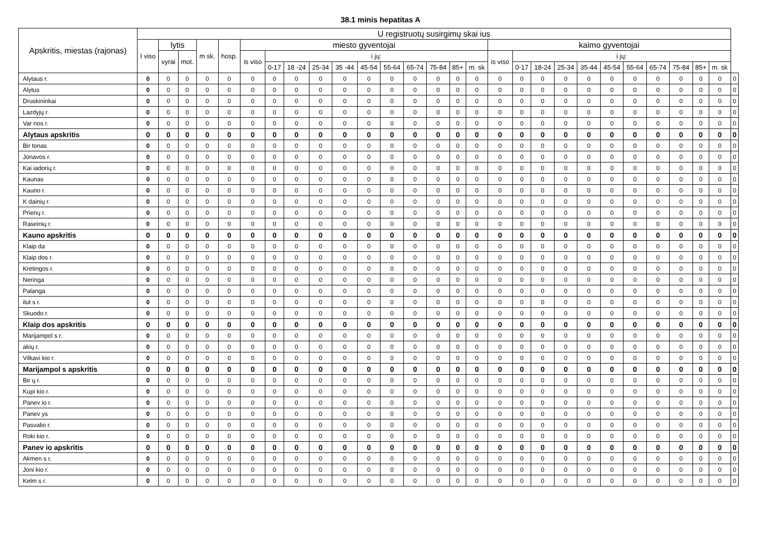38.1 minis hepatitas A
| Apskritis, miestas (rajonas) | U registruotų susirgimų skai ius | | | | | | | | | | | | | | | | | | | | | | | | | | | |
| --- | --- | --- | --- | --- | --- | --- | --- | --- | --- | --- | --- | --- | --- | --- | --- | --- | --- | --- | --- | --- | --- | --- | --- | --- | --- | --- | --- | --- |
| | I viso | lytis | | m sk. | hosp. | miesto gyventojai | | | | | | | | | | | kaimo gyventojai | | | | | | | | | | | |
| | | vyrai | mot. | | | is viso | i jų: | | | | | | | | | | is viso | i jų: | | | | | | | | | | |
| | | | | | | | 0-17 | 18 -24 | 25-34 | 35 -44 | 45-54 | 55-64 | 65-74 | 75-84 | 85+ | m. sk | | 0-17 | 18-24 | 25-34 | 35-44 | 45-54 | 55-64 | 65-74 | 75-84 | 85+ | m. sk | |
| Alytaus r. | 0 | 0 | 0 | 0 | 0 | 0 | 0 | 0 | 0 | 0 | 0 | 0 | 0 | 0 | 0 | 0 | 0 | 0 | 0 | 0 | 0 | 0 | 0 | 0 | 0 | 0 | 0 | 0 |
| Alytus | 0 | 0 | 0 | 0 | 0 | 0 | 0 | 0 | 0 | 0 | 0 | 0 | 0 | 0 | 0 | 0 | 0 | 0 | 0 | 0 | 0 | 0 | 0 | 0 | 0 | 0 | 0 | 0 |
| Druskininkai | 0 | 0 | 0 | 0 | 0 | 0 | 0 | 0 | 0 | 0 | 0 | 0 | 0 | 0 | 0 | 0 | 0 | 0 | 0 | 0 | 0 | 0 | 0 | 0 | 0 | 0 | 0 | 0 |
| Lazdyjų r. | 0 | 0 | 0 | 0 | 0 | 0 | 0 | 0 | 0 | 0 | 0 | 0 | 0 | 0 | 0 | 0 | 0 | 0 | 0 | 0 | 0 | 0 | 0 | 0 | 0 | 0 | 0 | 0 |
| Var nos r. | 0 | 0 | 0 | 0 | 0 | 0 | 0 | 0 | 0 | 0 | 0 | 0 | 0 | 0 | 0 | 0 | 0 | 0 | 0 | 0 | 0 | 0 | 0 | 0 | 0 | 0 | 0 | 0 |
| Alytaus apskritis | 0 | 0 | 0 | 0 | 0 | 0 | 0 | 0 | 0 | 0 | 0 | 0 | 0 | 0 | 0 | 0 | 0 | 0 | 0 | 0 | 0 | 0 | 0 | 0 | 0 | 0 | 0 | 0 |
| Bir tonas | 0 | 0 | 0 | 0 | 0 | 0 | 0 | 0 | 0 | 0 | 0 | 0 | 0 | 0 | 0 | 0 | 0 | 0 | 0 | 0 | 0 | 0 | 0 | 0 | 0 | 0 | 0 | 0 |
| Jonavos r. | 0 | 0 | 0 | 0 | 0 | 0 | 0 | 0 | 0 | 0 | 0 | 0 | 0 | 0 | 0 | 0 | 0 | 0 | 0 | 0 | 0 | 0 | 0 | 0 | 0 | 0 | 0 | 0 |
| Kai iadorių r. | 0 | 0 | 0 | 0 | 0 | 0 | 0 | 0 | 0 | 0 | 0 | 0 | 0 | 0 | 0 | 0 | 0 | 0 | 0 | 0 | 0 | 0 | 0 | 0 | 0 | 0 | 0 | 0 |
| Kaunas | 0 | 0 | 0 | 0 | 0 | 0 | 0 | 0 | 0 | 0 | 0 | 0 | 0 | 0 | 0 | 0 | 0 | 0 | 0 | 0 | 0 | 0 | 0 | 0 | 0 | 0 | 0 | 0 |
| Kauno r. | 0 | 0 | 0 | 0 | 0 | 0 | 0 | 0 | 0 | 0 | 0 | 0 | 0 | 0 | 0 | 0 | 0 | 0 | 0 | 0 | 0 | 0 | 0 | 0 | 0 | 0 | 0 | 0 |
| K dainių r. | 0 | 0 | 0 | 0 | 0 | 0 | 0 | 0 | 0 | 0 | 0 | 0 | 0 | 0 | 0 | 0 | 0 | 0 | 0 | 0 | 0 | 0 | 0 | 0 | 0 | 0 | 0 | 0 |
| Prienų r. | 0 | 0 | 0 | 0 | 0 | 0 | 0 | 0 | 0 | 0 | 0 | 0 | 0 | 0 | 0 | 0 | 0 | 0 | 0 | 0 | 0 | 0 | 0 | 0 | 0 | 0 | 0 | 0 |
| Raseinių r. | 0 | 0 | 0 | 0 | 0 | 0 | 0 | 0 | 0 | 0 | 0 | 0 | 0 | 0 | 0 | 0 | 0 | 0 | 0 | 0 | 0 | 0 | 0 | 0 | 0 | 0 | 0 | 0 |
| Kauno apskritis | 0 | 0 | 0 | 0 | 0 | 0 | 0 | 0 | 0 | 0 | 0 | 0 | 0 | 0 | 0 | 0 | 0 | 0 | 0 | 0 | 0 | 0 | 0 | 0 | 0 | 0 | 0 | 0 |
| Klaip da | 0 | 0 | 0 | 0 | 0 | 0 | 0 | 0 | 0 | 0 | 0 | 0 | 0 | 0 | 0 | 0 | 0 | 0 | 0 | 0 | 0 | 0 | 0 | 0 | 0 | 0 | 0 | 0 |
| Klaip dos r. | 0 | 0 | 0 | 0 | 0 | 0 | 0 | 0 | 0 | 0 | 0 | 0 | 0 | 0 | 0 | 0 | 0 | 0 | 0 | 0 | 0 | 0 | 0 | 0 | 0 | 0 | 0 | 0 |
| Kretingos r. | 0 | 0 | 0 | 0 | 0 | 0 | 0 | 0 | 0 | 0 | 0 | 0 | 0 | 0 | 0 | 0 | 0 | 0 | 0 | 0 | 0 | 0 | 0 | 0 | 0 | 0 | 0 | 0 |
| Neringa | 0 | 0 | 0 | 0 | 0 | 0 | 0 | 0 | 0 | 0 | 0 | 0 | 0 | 0 | 0 | 0 | 0 | 0 | 0 | 0 | 0 | 0 | 0 | 0 | 0 | 0 | 0 | 0 |
| Palanga | 0 | 0 | 0 | 0 | 0 | 0 | 0 | 0 | 0 | 0 | 0 | 0 | 0 | 0 | 0 | 0 | 0 | 0 | 0 | 0 | 0 | 0 | 0 | 0 | 0 | 0 | 0 | 0 |
| ilut s r. | 0 | 0 | 0 | 0 | 0 | 0 | 0 | 0 | 0 | 0 | 0 | 0 | 0 | 0 | 0 | 0 | 0 | 0 | 0 | 0 | 0 | 0 | 0 | 0 | 0 | 0 | 0 | 0 |
| Skuodo r. | 0 | 0 | 0 | 0 | 0 | 0 | 0 | 0 | 0 | 0 | 0 | 0 | 0 | 0 | 0 | 0 | 0 | 0 | 0 | 0 | 0 | 0 | 0 | 0 | 0 | 0 | 0 | 0 |
| Klaip dos apskritis | 0 | 0 | 0 | 0 | 0 | 0 | 0 | 0 | 0 | 0 | 0 | 0 | 0 | 0 | 0 | 0 | 0 | 0 | 0 | 0 | 0 | 0 | 0 | 0 | 0 | 0 | 0 | 0 |
| Marijampol s r. | 0 | 0 | 0 | 0 | 0 | 0 | 0 | 0 | 0 | 0 | 0 | 0 | 0 | 0 | 0 | 0 | 0 | 0 | 0 | 0 | 0 | 0 | 0 | 0 | 0 | 0 | 0 | 0 |
| akių r. | 0 | 0 | 0 | 0 | 0 | 0 | 0 | 0 | 0 | 0 | 0 | 0 | 0 | 0 | 0 | 0 | 0 | 0 | 0 | 0 | 0 | 0 | 0 | 0 | 0 | 0 | 0 | 0 |
| Vilkavi kio r. | 0 | 0 | 0 | 0 | 0 | 0 | 0 | 0 | 0 | 0 | 0 | 0 | 0 | 0 | 0 | 0 | 0 | 0 | 0 | 0 | 0 | 0 | 0 | 0 | 0 | 0 | 0 | 0 |
| Marijampol s apskritis | 0 | 0 | 0 | 0 | 0 | 0 | 0 | 0 | 0 | 0 | 0 | 0 | 0 | 0 | 0 | 0 | 0 | 0 | 0 | 0 | 0 | 0 | 0 | 0 | 0 | 0 | 0 | 0 |
| Bir ų r. | 0 | 0 | 0 | 0 | 0 | 0 | 0 | 0 | 0 | 0 | 0 | 0 | 0 | 0 | 0 | 0 | 0 | 0 | 0 | 0 | 0 | 0 | 0 | 0 | 0 | 0 | 0 | 0 |
| Kupi kio r. | 0 | 0 | 0 | 0 | 0 | 0 | 0 | 0 | 0 | 0 | 0 | 0 | 0 | 0 | 0 | 0 | 0 | 0 | 0 | 0 | 0 | 0 | 0 | 0 | 0 | 0 | 0 | 0 |
| Panev io r. | 0 | 0 | 0 | 0 | 0 | 0 | 0 | 0 | 0 | 0 | 0 | 0 | 0 | 0 | 0 | 0 | 0 | 0 | 0 | 0 | 0 | 0 | 0 | 0 | 0 | 0 | 0 | 0 |
| Panev ys | 0 | 0 | 0 | 0 | 0 | 0 | 0 | 0 | 0 | 0 | 0 | 0 | 0 | 0 | 0 | 0 | 0 | 0 | 0 | 0 | 0 | 0 | 0 | 0 | 0 | 0 | 0 | 0 |
| Pasvalio r. | 0 | 0 | 0 | 0 | 0 | 0 | 0 | 0 | 0 | 0 | 0 | 0 | 0 | 0 | 0 | 0 | 0 | 0 | 0 | 0 | 0 | 0 | 0 | 0 | 0 | 0 | 0 | 0 |
| Roki kio r. | 0 | 0 | 0 | 0 | 0 | 0 | 0 | 0 | 0 | 0 | 0 | 0 | 0 | 0 | 0 | 0 | 0 | 0 | 0 | 0 | 0 | 0 | 0 | 0 | 0 | 0 | 0 | 0 |
| Panev io apskritis | 0 | 0 | 0 | 0 | 0 | 0 | 0 | 0 | 0 | 0 | 0 | 0 | 0 | 0 | 0 | 0 | 0 | 0 | 0 | 0 | 0 | 0 | 0 | 0 | 0 | 0 | 0 | 0 |
| Akmen s r. | 0 | 0 | 0 | 0 | 0 | 0 | 0 | 0 | 0 | 0 | 0 | 0 | 0 | 0 | 0 | 0 | 0 | 0 | 0 | 0 | 0 | 0 | 0 | 0 | 0 | 0 | 0 | 0 |
| Joni kio r. | 0 | 0 | 0 | 0 | 0 | 0 | 0 | 0 | 0 | 0 | 0 | 0 | 0 | 0 | 0 | 0 | 0 | 0 | 0 | 0 | 0 | 0 | 0 | 0 | 0 | 0 | 0 | 0 |
| Kelm s r. | 0 | 0 | 0 | 0 | 0 | 0 | 0 | 0 | 0 | 0 | 0 | 0 | 0 | 0 | 0 | 0 | 0 | 0 | 0 | 0 | 0 | 0 | 0 | 0 | 0 | 0 | 0 | 0 |